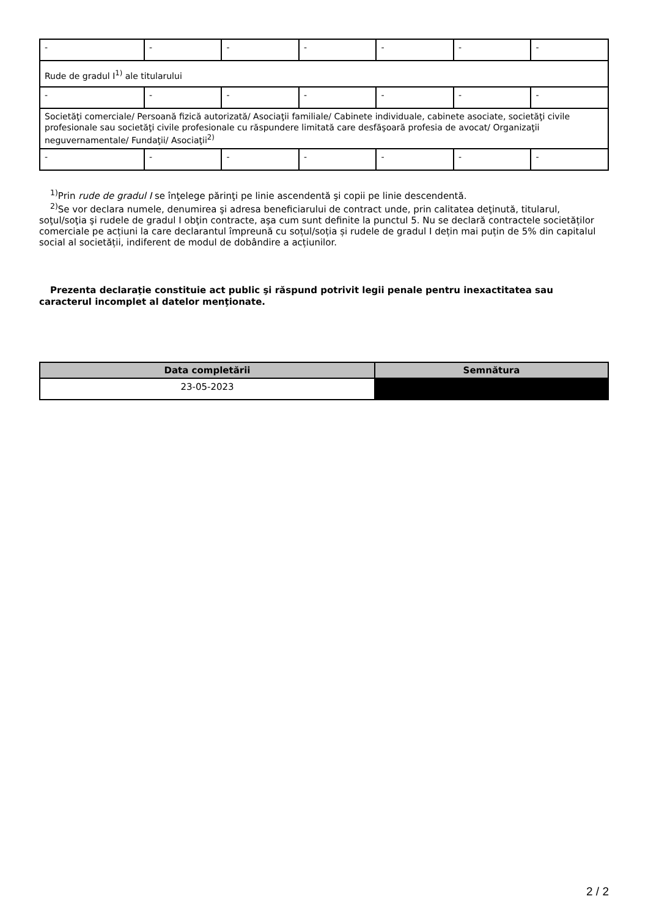| - | - | - | - | - | - | - |
| Rude de gradul I<sup>1)</sup> ale titularului | | | | | | |
| - | - | - | - | - | - | - |
| Societăţi comerciale/ Persoană fizică autorizată/ Asociaţii familiale/ Cabinete individuale, cabinete asociate, societăţi civile profesionale sau societăţi civile profesionale cu răspundere limitată care desfăşoară profesia de avocat/ Organizaţii neguvernamentale/ Fundaţii/ Asociaţii<sup>2)</sup> | | | | | | |
| - | - | - | - | - | - | - |
<sup>1)</sup> Prin rude de gradul I se înţelege părinţi pe linie ascendentă şi copii pe linie descendentă.
<sup>2)</sup> Se vor declara numele, denumirea şi adresa beneficiarului de contract unde, prin calitatea deţinută, titularul, soţul/soţia şi rudele de gradul I obţin contracte, aşa cum sunt definite la punctul 5. Nu se declară contractele societăților comerciale pe acțiuni la care declarantul împreună cu soțul/soția și rudele de gradul I dețin mai puțin de 5% din capitalul social al societății, indiferent de modul de dobândire a acțiunilor.
Prezenta declaraţie constituie act public şi răspund potrivit legii penale pentru inexactitatea sau caracterul incomplet al datelor menţionate.
| Data completării | Semnătura |
| --- | --- |
| 23-05-2023 | |
2 / 2